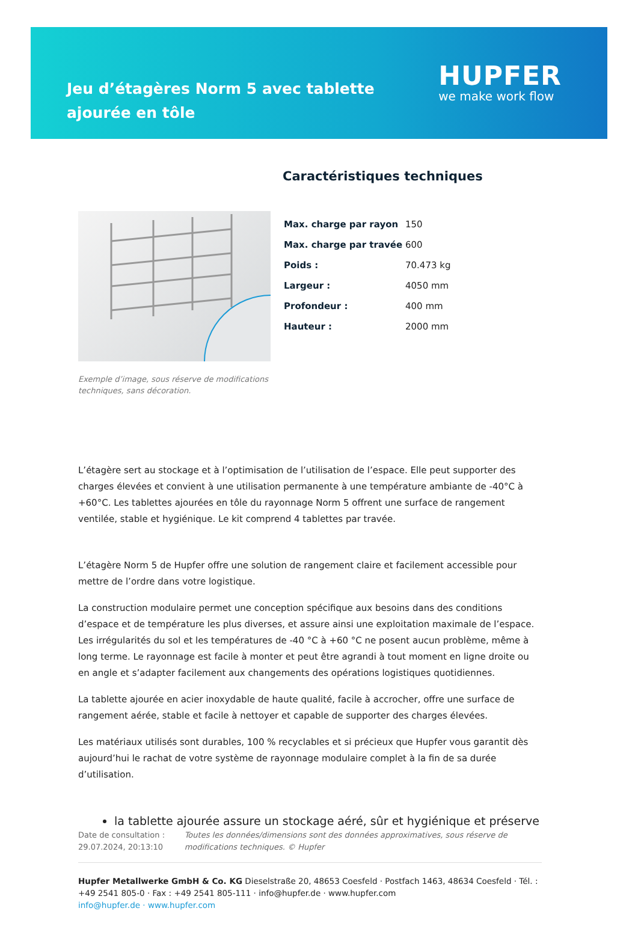Jeu d’étagères Norm 5 avec tablette ajourée en tôle
HUPFER
we make work flow
Exemple d’image, sous réserve de modifications techniques, sans décoration.
Caractéristiques techniques
| Max. charge par rayon | 150 |
| Max. charge par travée | 600 |
| Poids : | 70.473 kg |
| Largeur : | 4050 mm |
| Profondeur : | 400 mm |
| Hauteur : | 2000 mm |
L’étagère sert au stockage et à l’optimisation de l’utilisation de l’espace. Elle peut supporter des charges élevées et convient à une utilisation permanente à une température ambiante de -40°C à +60°C. Les tablettes ajourées en tôle du rayonnage Norm 5 offrent une surface de rangement ventilée, stable et hygiénique. Le kit comprend 4 tablettes par travée.
L’étagère Norm 5 de Hupfer offre une solution de rangement claire et facilement accessible pour mettre de l’ordre dans votre logistique.
La construction modulaire permet une conception spécifique aux besoins dans des conditions d’espace et de température les plus diverses, et assure ainsi une exploitation maximale de l’espace. Les irrégularités du sol et les températures de -40 °C à +60 °C ne posent aucun problème, même à long terme. Le rayonnage est facile à monter et peut être agrandi à tout moment en ligne droite ou en angle et s’adapter facilement aux changements des opérations logistiques quotidiennes.
La tablette ajourée en acier inoxydable de haute qualité, facile à accrocher, offre une surface de rangement aérée, stable et facile à nettoyer et capable de supporter des charges élevées.
Les matériaux utilisés sont durables, 100 % recyclables et si précieux que Hupfer vous garantit dès aujourd’hui le rachat de votre système de rayonnage modulaire complet à la fin de sa durée d’utilisation.
la tablette ajourée assure un stockage aéré, sûr et hygiénique et préserve
Date de consultation : 29.07.2024, 20:13:10
Toutes les données/dimensions sont des données approximatives, sous réserve de modifications techniques. © Hupfer
Hupfer Metallwerke GmbH & Co. KG Dieselstraße 20, 48653 Coesfeld · Postfach 1463, 48634 Coesfeld · Tél. : +49 2541 805-0 · Fax : +49 2541 805-111 · info@hupfer.de · www.hupfer.com
info@hupfer.de · www.hupfer.com